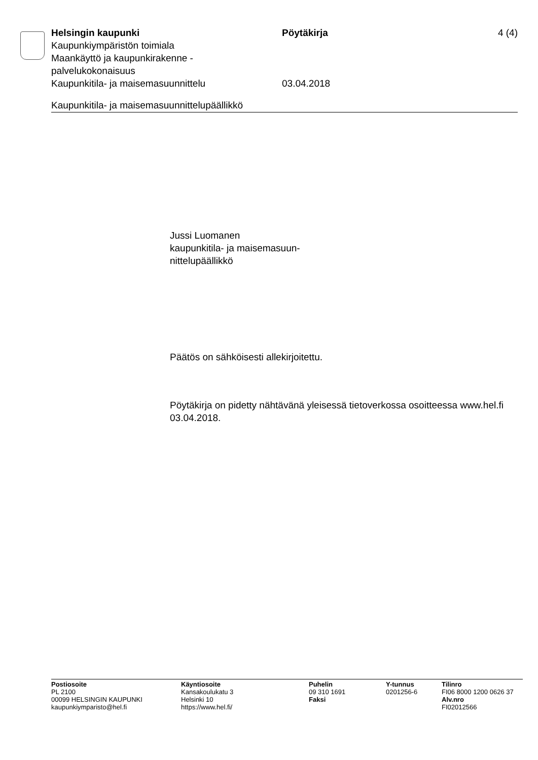Helsingin kaupunki
Kaupunkiympäristön toimiala
Maankäyttö ja kaupunkirakenne -
palvelukokonaisuus
Kaupunkitila- ja maisemasuunnittelu
Pöytäkirja
03.04.2018
4 (4)
Kaupunkitila- ja maisemasuunnittelupäällikkö
Jussi Luomanen
kaupunkitila- ja maisemasuun-
nittelupäällikkö
Päätös on sähköisesti allekirjoitettu.
Pöytäkirja on pidetty nähtävänä yleisessä tietoverkossa osoitteessa www.hel.fi 03.04.2018.
Postiosoite
PL 2100
00099 HELSINGIN KAUPUNKI
kaupunkiymparisto@hel.fi
Käyntiosoite
Kansakoulukatu 3
Helsinki 10
https://www.hel.fi/
Puhelin
09 310 1691
Faksi
Y-tunnus
0201256-6
Tilinro
FI06 8000 1200 0626 37
Alv.nro
FI02012566